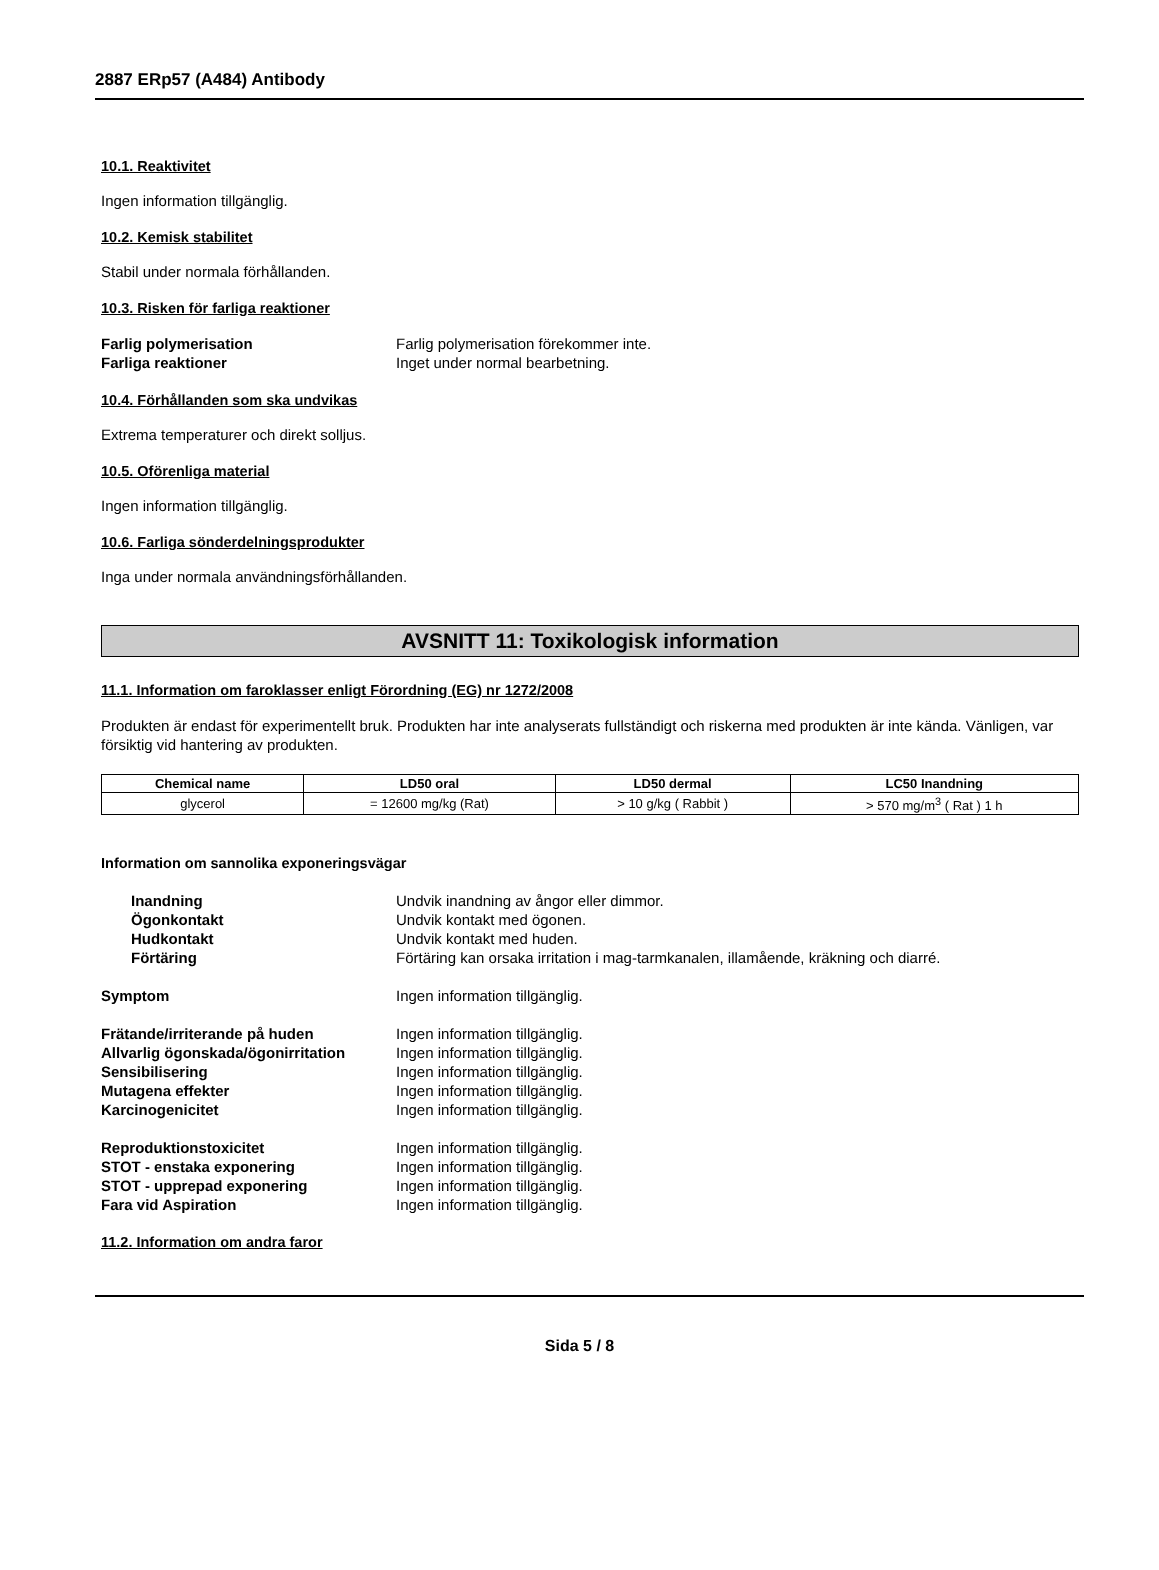2887 ERp57 (A484) Antibody
10.1. Reaktivitet
Ingen information tillgänglig.
10.2. Kemisk stabilitet
Stabil under normala förhållanden.
10.3. Risken för farliga reaktioner
Farlig polymerisation Farlig polymerisation förekommer inte.
Farliga reaktioner Inget under normal bearbetning.
10.4. Förhållanden som ska undvikas
Extrema temperaturer och direkt solljus.
10.5. Oförenliga material
Ingen information tillgänglig.
10.6. Farliga sönderdelningsprodukter
Inga under normala användningsförhållanden.
AVSNITT 11: Toxikologisk information
11.1. Information om faroklasser enligt Förordning (EG) nr 1272/2008
Produkten är endast för experimentellt bruk. Produkten har inte analyserats fullständigt och riskerna med produkten är inte kända. Vänligen, var försiktig vid hantering av produkten.
| Chemical name | LD50 oral | LD50 dermal | LC50 Inandning |
| --- | --- | --- | --- |
| glycerol | = 12600 mg/kg (Rat) | > 10 g/kg ( Rabbit ) | > 570 mg/m<sup>3</sup> ( Rat ) 1 h |
Information om sannolika exponeringsvägar
Inandning Undvik inandning av ångor eller dimmor.
Ögonkontakt Undvik kontakt med ögonen.
Hudkontakt Undvik kontakt med huden.
Förtäring Förtäring kan orsaka irritation i mag-tarmkanalen, illamående, kräkning och diarré.
Symptom Ingen information tillgänglig.
Frätande/irriterande på huden Ingen information tillgänglig.
Allvarlig ögonskada/ögonirritation Ingen information tillgänglig.
Sensibilisering Ingen information tillgänglig.
Mutagena effekter Ingen information tillgänglig.
Karcinogenicitet Ingen information tillgänglig.
Reproduktionstoxicitet Ingen information tillgänglig.
STOT - enstaka exponering Ingen information tillgänglig.
STOT - upprepad exponering Ingen information tillgänglig.
Fara vid Aspiration Ingen information tillgänglig.
11.2. Information om andra faror
Sida 5 / 8